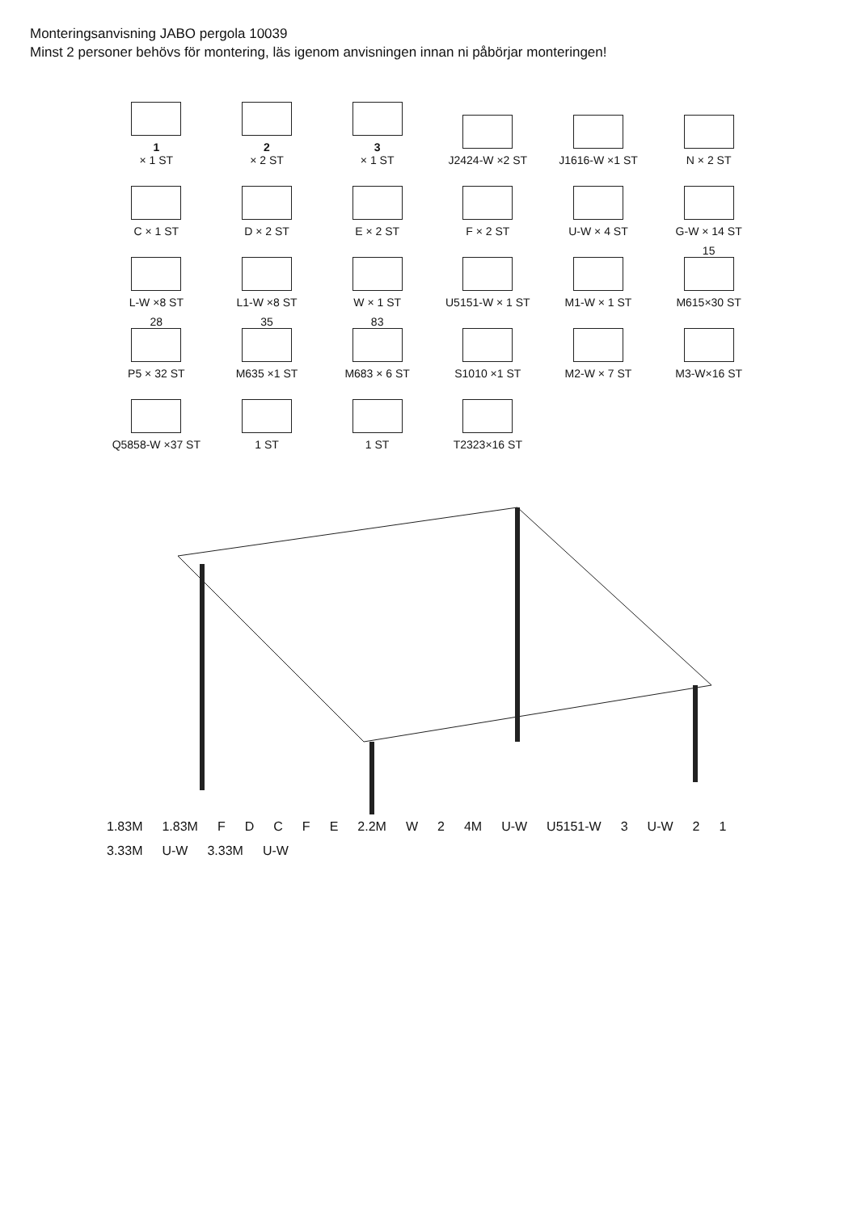Monteringsanvisning JABO pergola 10039
Minst 2 personer behövs för montering, läs igenom anvisningen innan ni påbörjar monteringen!
1
× 1 ST
2
× 2 ST
3
× 1 ST
J2424-W ×2 ST
J1616-W ×1 ST
N × 2 ST
C × 1 ST
D × 2 ST
E × 2 ST
F × 2 ST
U-W × 4 ST
G-W × 14 ST
L-W ×8 ST
L1-W ×8 ST
W × 1 ST
U5151-W × 1 ST
M1-W × 1 ST
15
M615×30 ST
28
P5 × 32 ST
35
M635 ×1 ST
83
M683 × 6 ST
S1010 ×1 ST
M2-W × 7 ST
M3-W×16 ST
Q5858-W ×37 ST
1 ST
1 ST
T2323×16 ST
1.83M 1.83M FDCFE 2.2M W 2 4M U-W U5151-W 3 U-W 2 1 3.33M U-W 3.33M U-W